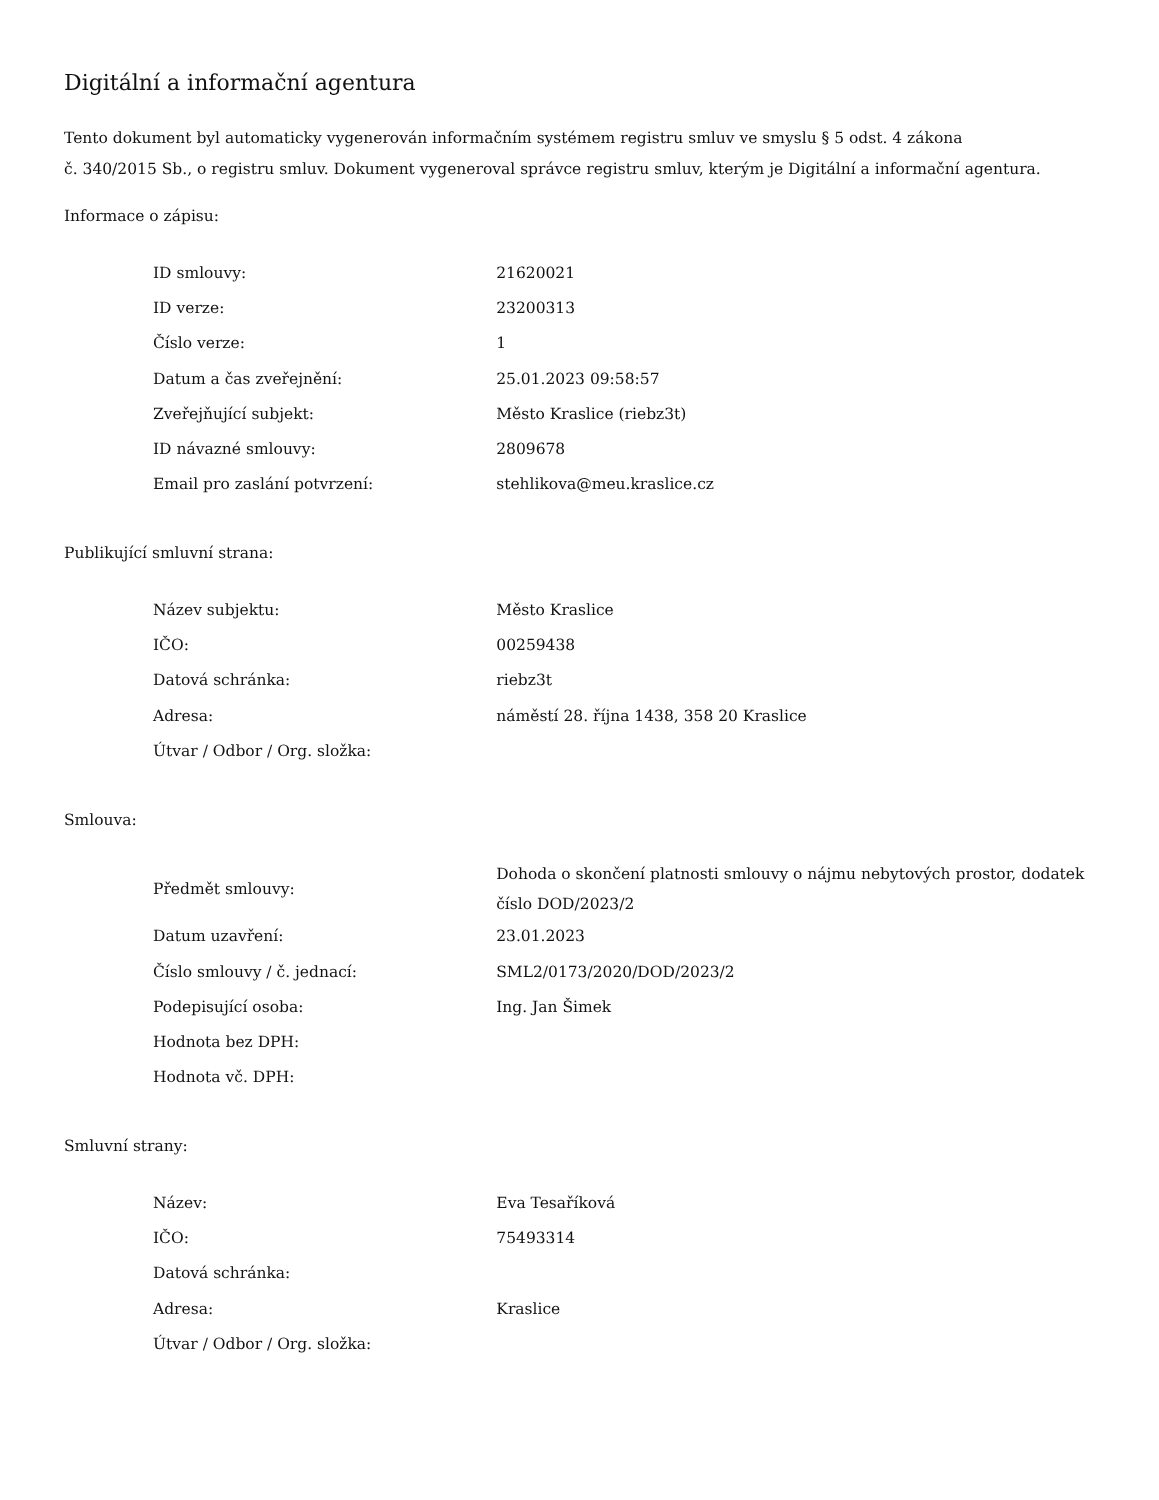Digitální a informační agentura
Tento dokument byl automaticky vygenerován informačním systémem registru smluv ve smyslu § 5 odst. 4 zákona
č. 340/2015 Sb., o registru smluv. Dokument vygeneroval správce registru smluv, kterým je Digitální a informační agentura.
Informace o zápisu:
| ID smlouvy: | 21620021 |
| ID verze: | 23200313 |
| Číslo verze: | 1 |
| Datum a čas zveřejnění: | 25.01.2023 09:58:57 |
| Zveřejňující subjekt: | Město Kraslice (riebz3t) |
| ID návazné smlouvy: | 2809678 |
| Email pro zaslání potvrzení: | stehlikova@meu.kraslice.cz |
Publikující smluvní strana:
| Název subjektu: | Město Kraslice |
| IČO: | 00259438 |
| Datová schránka: | riebz3t |
| Adresa: | náměstí 28. října 1438, 358 20 Kraslice |
| Útvar / Odbor / Org. složka: | |
Smlouva:
| Předmět smlouvy: | Dohoda o skončení platnosti smlouvy o nájmu nebytových prostor, dodatek číslo DOD/2023/2 |
| Datum uzavření: | 23.01.2023 |
| Číslo smlouvy / č. jednací: | SML2/0173/2020/DOD/2023/2 |
| Podepisující osoba: | Ing. Jan Šimek |
| Hodnota bez DPH: | |
| Hodnota vč. DPH: | |
Smluvní strany:
| Název: | Eva Tesaříková |
| IČO: | 75493314 |
| Datová schránka: | |
| Adresa: | Kraslice |
| Útvar / Odbor / Org. složka: | |